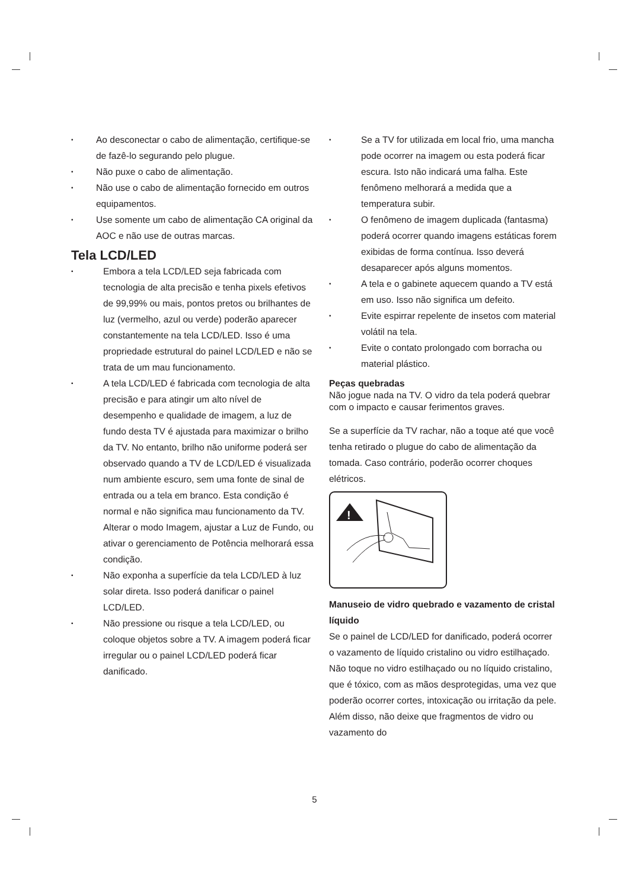Ao desconectar o cabo de alimentação, certifique-se de fazê-lo segurando pelo plugue.
Não puxe o cabo de alimentação.
Não use o cabo de alimentação fornecido em outros equipamentos.
Use somente um cabo de alimentação CA original da AOC e não use de outras marcas.
Tela LCD/LED
Embora a tela LCD/LED seja fabricada com tecnologia de alta precisão e tenha pixels efetivos de 99,99% ou mais, pontos pretos ou brilhantes de luz (vermelho, azul ou verde) poderão aparecer constantemente na tela LCD/LED. Isso é uma propriedade estrutural do painel LCD/LED e não se trata de um mau funcionamento.
A tela LCD/LED é fabricada com tecnologia de alta precisão e para atingir um alto nível de desempenho e qualidade de imagem, a luz de fundo desta TV é ajustada para maximizar o brilho da TV. No entanto, brilho não uniforme poderá ser observado quando a TV de LCD/LED é visualizada num ambiente escuro, sem uma fonte de sinal de entrada ou a tela em branco. Esta condição é normal e não significa mau funcionamento da TV. Alterar o modo Imagem, ajustar a Luz de Fundo, ou ativar o gerenciamento de Potência melhorará essa condição.
Não exponha a superfície da tela LCD/LED à luz solar direta. Isso poderá danificar o painel LCD/LED.
Não pressione ou risque a tela LCD/LED, ou coloque objetos sobre a TV. A imagem poderá ficar irregular ou o painel LCD/LED poderá ficar danificado.
Se a TV for utilizada em local frio, uma mancha pode ocorrer na imagem ou esta poderá ficar escura. Isto não indicará uma falha. Este fenômeno melhorará a medida que a temperatura subir.
O fenômeno de imagem duplicada (fantasma) poderá ocorrer quando imagens estáticas forem exibidas de forma contínua. Isso deverá desaparecer após alguns momentos.
A tela e o gabinete aquecem quando a TV está em uso. Isso não significa um defeito.
Evite espirrar repelente de insetos com material volátil na tela.
Evite o contato prolongado com borracha ou material plástico.
Peças quebradas
Não jogue nada na TV. O vidro da tela poderá quebrar com o impacto e causar ferimentos graves.
Se a superfície da TV rachar, não a toque até que você tenha retirado o plugue do cabo de alimentação da tomada. Caso contrário, poderão ocorrer choques elétricos.
!
Manuseio de vidro quebrado e vazamento de cristal líquido
Se o painel de LCD/LED for danificado, poderá ocorrer o vazamento de líquido cristalino ou vidro estilhaçado. Não toque no vidro estilhaçado ou no líquido cristalino, que é tóxico, com as mãos desprotegidas, uma vez que poderão ocorrer cortes, intoxicação ou irritação da pele. Além disso, não deixe que fragmentos de vidro ou vazamento do
5